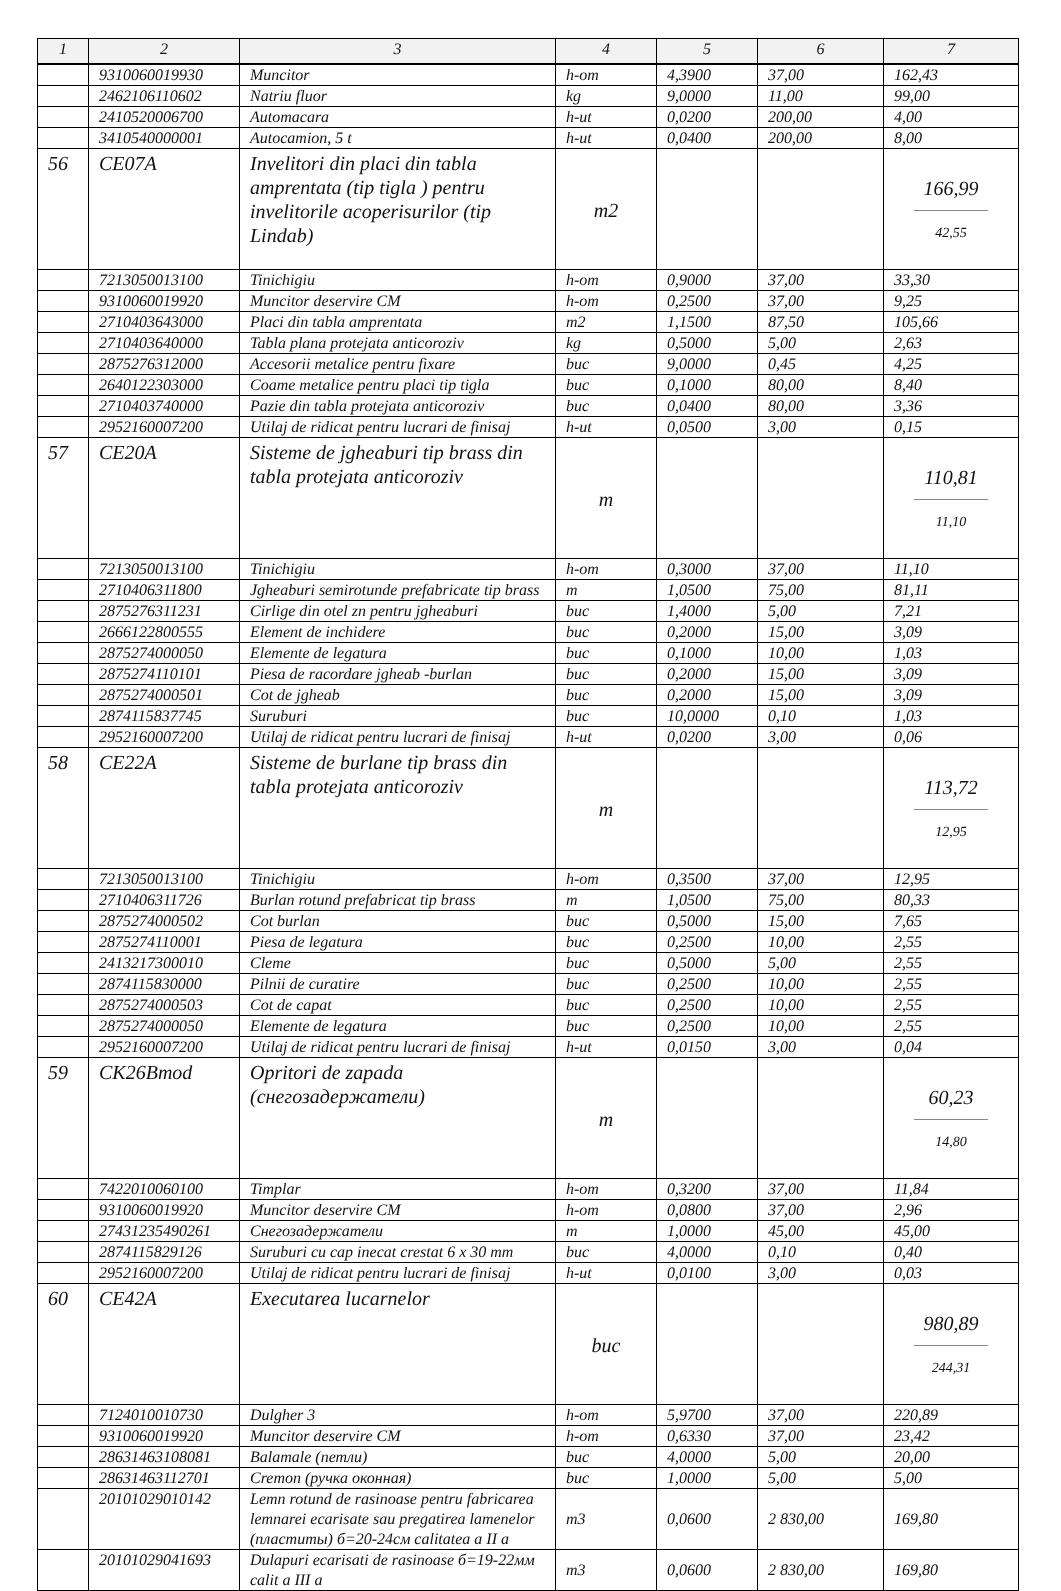| 1 | 2 | 3 | 4 | 5 | 6 | 7 |
| --- | --- | --- | --- | --- | --- | --- |
| | 9310060019930 | Muncitor | h-om | 4,3900 | 37,00 | 162,43 |
| | 2462106110602 | Natriu fluor | kg | 9,0000 | 11,00 | 99,00 |
| | 2410520006700 | Automacara | h-ut | 0,0200 | 200,00 | 4,00 |
| | 3410540000001 | Autocamion, 5 t | h-ut | 0,0400 | 200,00 | 8,00 |
| 56 | CE07A | Invelitori din placi din tabla amprentata (tip tigla ) pentru invelitorile acoperisurilor (tip Lindab) | m2 | | | 166,99 42,55 |
| | 7213050013100 | Tinichigiu | h-om | 0,9000 | 37,00 | 33,30 |
| | 9310060019920 | Muncitor deservire CM | h-om | 0,2500 | 37,00 | 9,25 |
| | 2710403643000 | Placi din tabla amprentata | m2 | 1,1500 | 87,50 | 105,66 |
| | 2710403640000 | Tabla plana protejata anticoroziv | kg | 0,5000 | 5,00 | 2,63 |
| | 2875276312000 | Accesorii metalice pentru fixare | buc | 9,0000 | 0,45 | 4,25 |
| | 2640122303000 | Coame metalice pentru placi tip tigla | buc | 0,1000 | 80,00 | 8,40 |
| | 2710403740000 | Pazie din tabla protejata anticoroziv | buc | 0,0400 | 80,00 | 3,36 |
| | 2952160007200 | Utilaj de ridicat pentru lucrari de finisaj | h-ut | 0,0500 | 3,00 | 0,15 |
| 57 | CE20A | Sisteme de jgheaburi tip brass din tabla protejata anticoroziv | m | | | 110,81 11,10 |
| | 7213050013100 | Tinichigiu | h-om | 0,3000 | 37,00 | 11,10 |
| | 2710406311800 | Jgheaburi semirotunde prefabricate tip brass | m | 1,0500 | 75,00 | 81,11 |
| | 2875276311231 | Cirlige din otel zn pentru jgheaburi | buc | 1,4000 | 5,00 | 7,21 |
| | 2666122800555 | Element de inchidere | buc | 0,2000 | 15,00 | 3,09 |
| | 2875274000050 | Elemente de legatura | buc | 0,1000 | 10,00 | 1,03 |
| | 2875274110101 | Piesa de racordare jgheab -burlan | buc | 0,2000 | 15,00 | 3,09 |
| | 2875274000501 | Cot de jgheab | buc | 0,2000 | 15,00 | 3,09 |
| | 2874115837745 | Suruburi | buc | 10,0000 | 0,10 | 1,03 |
| | 2952160007200 | Utilaj de ridicat pentru lucrari de finisaj | h-ut | 0,0200 | 3,00 | 0,06 |
| 58 | CE22A | Sisteme de burlane tip brass din tabla protejata anticoroziv | m | | | 113,72 12,95 |
| | 7213050013100 | Tinichigiu | h-om | 0,3500 | 37,00 | 12,95 |
| | 2710406311726 | Burlan rotund prefabricat tip brass | m | 1,0500 | 75,00 | 80,33 |
| | 2875274000502 | Cot burlan | buc | 0,5000 | 15,00 | 7,65 |
| | 2875274110001 | Piesa de legatura | buc | 0,2500 | 10,00 | 2,55 |
| | 2413217300010 | Cleme | buc | 0,5000 | 5,00 | 2,55 |
| | 2874115830000 | Pilnii de curatire | buc | 0,2500 | 10,00 | 2,55 |
| | 2875274000503 | Cot de capat | buc | 0,2500 | 10,00 | 2,55 |
| | 2875274000050 | Elemente de legatura | buc | 0,2500 | 10,00 | 2,55 |
| | 2952160007200 | Utilaj de ridicat pentru lucrari de finisaj | h-ut | 0,0150 | 3,00 | 0,04 |
| 59 | CK26Bmod | Opritori de zapada (снегозадержатели) | m | | | 60,23 14,80 |
| | 7422010060100 | Timplar | h-om | 0,3200 | 37,00 | 11,84 |
| | 9310060019920 | Muncitor deservire CM | h-om | 0,0800 | 37,00 | 2,96 |
| | 27431235490261 | Снегозадержатели | m | 1,0000 | 45,00 | 45,00 |
| | 2874115829126 | Suruburi cu cap inecat crestat 6 x 30 mm | buc | 4,0000 | 0,10 | 0,40 |
| | 2952160007200 | Utilaj de ridicat pentru lucrari de finisaj | h-ut | 0,0100 | 3,00 | 0,03 |
| 60 | CE42A | Executarea lucarnelor | buc | | | 980,89 244,31 |
| | 7124010010730 | Dulgher 3 | h-om | 5,9700 | 37,00 | 220,89 |
| | 9310060019920 | Muncitor deservire CM | h-om | 0,6330 | 37,00 | 23,42 |
| | 28631463108081 | Balamale (петли) | buc | 4,0000 | 5,00 | 20,00 |
| | 28631463112701 | Cremon (ручка оконная) | buc | 1,0000 | 5,00 | 5,00 |
| | 20101029010142 | Lemn rotund de rasinoase pentru fabricarea lemnarei ecarisate sau pregatirea lamenelor (пластиты) б=20-24см calitatea a II a | m3 | 0,0600 | 2 830,00 | 169,80 |
| | 20101029041693 | Dulapuri ecarisati de rasinoase б=19-22мм calit a III a | m3 | 0,0600 | 2 830,00 | 169,80 |